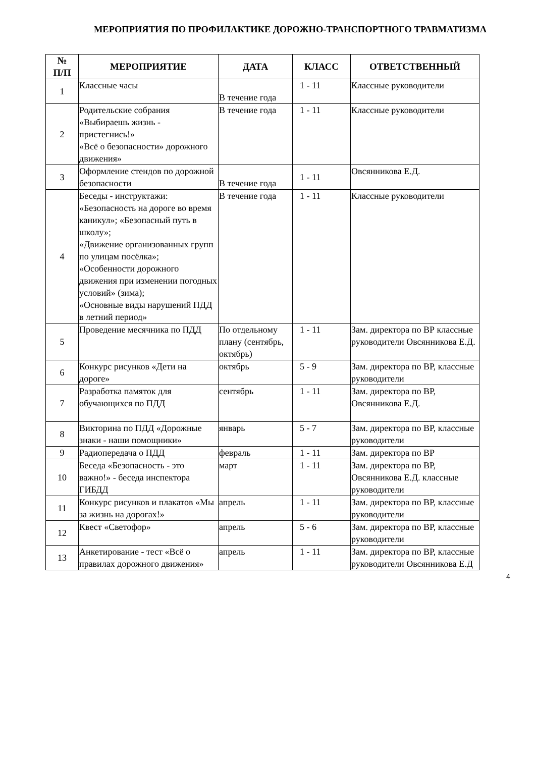МЕРОПРИЯТИЯ ПО ПРОФИЛАКТИКЕ ДОРОЖНО-ТРАНСПОРТНОГО ТРАВМАТИЗМА
| № П/П | МЕРОПРИЯТИЕ | ДАТА | КЛАСС | ОТВЕТСТВЕННЫЙ |
| --- | --- | --- | --- | --- |
| 1 | Классные часы | В течение года | 1 - 11 | Классные руководители |
| 2 | Родительские собрания «Выбираешь жизнь - пристегнись!» «Всё о безопасности» дорожного движения» | В течение года | 1 - 11 | Классные руководители |
| 3 | Оформление стендов по дорожной безопасности | В течение года | 1 - 11 | Овсянникова Е.Д. |
| 4 | Беседы - инструктажи: «Безопасность на дороге во время каникул»; «Безопасный путь в школу»; «Движение организованных групп по улицам посёлка»; «Особенности дорожного движения при изменении погодных условий» (зима); «Основные виды нарушений ПДД в летний период» | В течение года | 1 - 11 | Классные руководители |
| 5 | Проведение месячника по ПДД | По отдельному плану (сентябрь, октябрь) | 1 - 11 | Зам. директора по ВР классные руководители Овсянникова Е.Д. |
| 6 | Конкурс рисунков «Дети на дороге» | октябрь | 5 - 9 | Зам. директора по ВР, классные руководители |
| 7 | Разработка памяток для обучающихся по ПДД | сентябрь | 1 - 11 | Зам. директора по ВР, Овсянникова Е.Д. |
| 8 | Викторина по ПДД «Дорожные знаки - наши помощники» | январь | 5 - 7 | Зам. директора по ВР, классные руководители |
| 9 | Радиопередача о ПДД | февраль | 1 - 11 | Зам. директора по ВР |
| 10 | Беседа «Безопасность - это важно!» - беседа инспектора ГИБДД | март | 1 - 11 | Зам. директора по ВР, Овсянникова Е.Д. классные руководители |
| 11 | Конкурс рисунков и плакатов «Мы за жизнь на дорогах!» | апрель | 1 - 11 | Зам. директора по ВР, классные руководители |
| 12 | Квест «Светофор» | апрель | 5 - 6 | Зам. директора по ВР, классные руководители |
| 13 | Анкетирование - тест «Всё о правилах дорожного движения» | апрель | 1 - 11 | Зам. директора по ВР, классные руководители Овсянникова Е.Д |
4